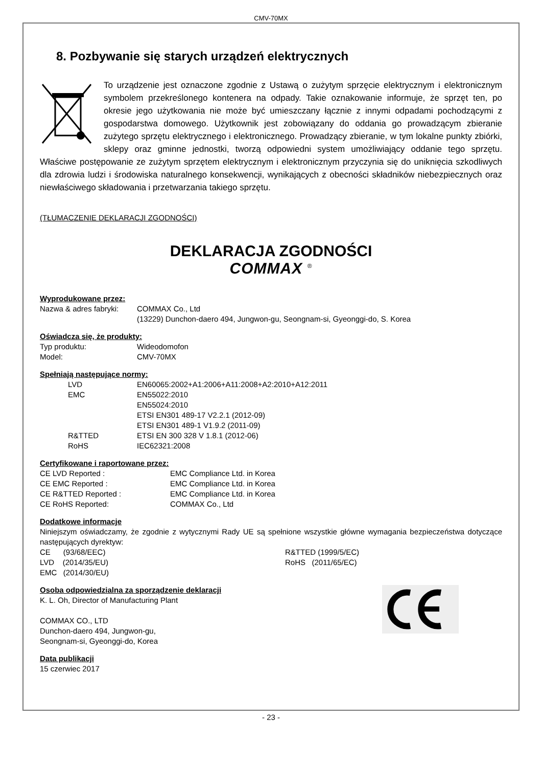CMV-70MX
8. Pozbywanie się starych urządzeń elektrycznych
To urządzenie jest oznaczone zgodnie z Ustawą o zużytym sprzęcie elektrycznym i elektronicznym symbolem przekreślonego kontenera na odpady. Takie oznakowanie informuje, że sprzęt ten, po okresie jego użytkowania nie może być umieszczany łącznie z innymi odpadami pochodzącymi z gospodarstwa domowego. Użytkownik jest zobowiązany do oddania go prowadzącym zbieranie zużytego sprzętu elektrycznego i elektronicznego. Prowadzący zbieranie, w tym lokalne punkty zbiórki, sklepy oraz gminne jednostki, tworzą odpowiedni system umożliwiający oddanie tego sprzętu. Właściwe postępowanie ze zużytym sprzętem elektrycznym i elektronicznym przyczynia się do uniknięcia szkodliwych dla zdrowia ludzi i środowiska naturalnego konsekwencji, wynikających z obecności składników niebezpiecznych oraz niewłaściwego składowania i przetwarzania takiego sprzętu.
(TŁUMACZENIE DEKLARACJI ZGODNOŚCI)
DEKLARACJA ZGODNOŚCI
COMMAX <sup>®</sup>
Wyprodukowane przez:
Nazwa & adres fabryki: COMMAX Co., Ltd
(13229) Dunchon-daero 494, Jungwon-gu, Seongnam-si, Gyeonggi-do, S. Korea
Oświadcza się, że produkty:
Typ produktu: Wideodomofon
Model: CMV-70MX
Spełniają następujące normy:
LVD EN60065:2002+A1:2006+A11:2008+A2:2010+A12:2011
EMC EN55022:2010
EN55024:2010
ETSI EN301 489-17 V2.2.1 (2012-09)
ETSI EN301 489-1 V1.9.2 (2011-09)
R&TTED ETSI EN 300 328 V 1.8.1 (2012-06)
RoHS IEC62321:2008
Certyfikowane i raportowane przez:
CE LVD Reported : EMC Compliance Ltd. in Korea
CE EMC Reported : EMC Compliance Ltd. in Korea
CE R&TTED Reported : EMC Compliance Ltd. in Korea
CE RoHS Reported: COMMAX Co., Ltd
Dodatkowe informacje
Niniejszym oświadczamy, że zgodnie z wytycznymi Rady UE są spełnione wszystkie główne wymagania bezpieczeństwa dotyczące następujących dyrektyw:
CE (93/68/EEC) R&TTED (1999/5/EC)
LVD (2014/35/EU) RoHS (2011/65/EC)
EMC (2014/30/EU)
Osoba odpowiedzialna za sporządzenie deklaracji
K. L. Oh, Director of Manufacturing Plant
COMMAX CO., LTD
Dunchon-daero 494, Jungwon-gu,
Seongnam-si, Gyeonggi-do, Korea
Data publikacji
15 czerwiec 2017
- 23 -